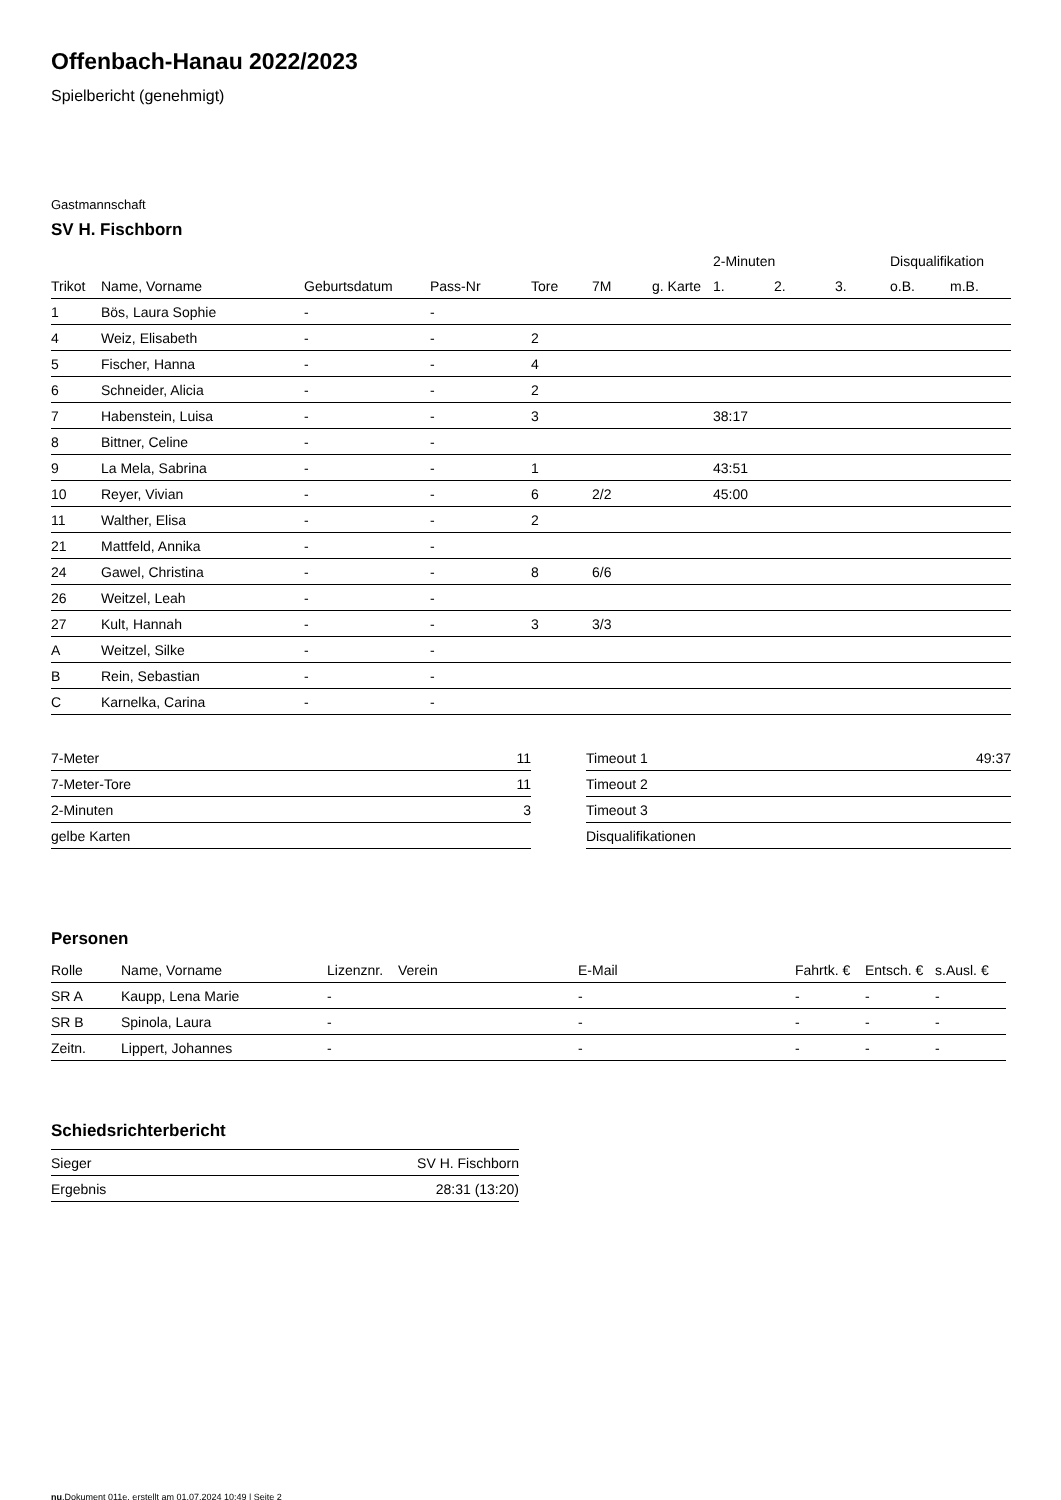Offenbach-Hanau 2022/2023
Spielbericht (genehmigt)
Gastmannschaft
SV H. Fischborn
| | | | | | | | 2-Minuten | | | Disqualifikation | |
| --- | --- | --- | --- | --- | --- | --- | --- | --- | --- | --- | --- |
| Trikot | Name, Vorname | Geburtsdatum | Pass-Nr | Tore | 7M | g. Karte | 1. | 2. | 3. | o.B. | m.B. |
| 1 | Bös, Laura Sophie | - | - | | | | | | | | |
| 4 | Weiz, Elisabeth | - | - | 2 | | | | | | | |
| 5 | Fischer, Hanna | - | - | 4 | | | | | | | |
| 6 | Schneider, Alicia | - | - | 2 | | | | | | | |
| 7 | Habenstein, Luisa | - | - | 3 | | | 38:17 | | | | |
| 8 | Bittner, Celine | - | - | | | | | | | | |
| 9 | La Mela, Sabrina | - | - | 1 | | | 43:51 | | | | |
| 10 | Reyer, Vivian | - | - | 6 | 2/2 | | 45:00 | | | | |
| 11 | Walther, Elisa | - | - | 2 | | | | | | | |
| 21 | Mattfeld, Annika | - | - | | | | | | | | |
| 24 | Gawel, Christina | - | - | 8 | 6/6 | | | | | | |
| 26 | Weitzel, Leah | - | - | | | | | | | | |
| 27 | Kult, Hannah | - | - | 3 | 3/3 | | | | | | |
| A | Weitzel, Silke | - | - | | | | | | | | |
| B | Rein, Sebastian | - | - | | | | | | | | |
| C | Karnelka, Carina | - | - | | | | | | | | |
| 7-Meter | 11 |
| 7-Meter-Tore | 11 |
| 2-Minuten | 3 |
| gelbe Karten | |
| Timeout 1 | 49:37 |
| Timeout 2 | |
| Timeout 3 | |
| Disqualifikationen | |
Personen
| Rolle | Name, Vorname | Lizenznr. | Verein | E-Mail | Fahrtk. € | Entsch. € | s.Ausl. € |
| --- | --- | --- | --- | --- | --- | --- | --- |
| SR A | Kaupp, Lena Marie | - | | - | - | - | - |
| SR B | Spinola, Laura | - | | - | - | - | - |
| Zeitn. | Lippert, Johannes | - | | - | - | - | - |
Schiedsrichterbericht
| Sieger | SV H. Fischborn |
| Ergebnis | 28:31 (13:20) |
nu.Dokument 011e, erstellt am 01.07.2024 10:49 | Seite 2